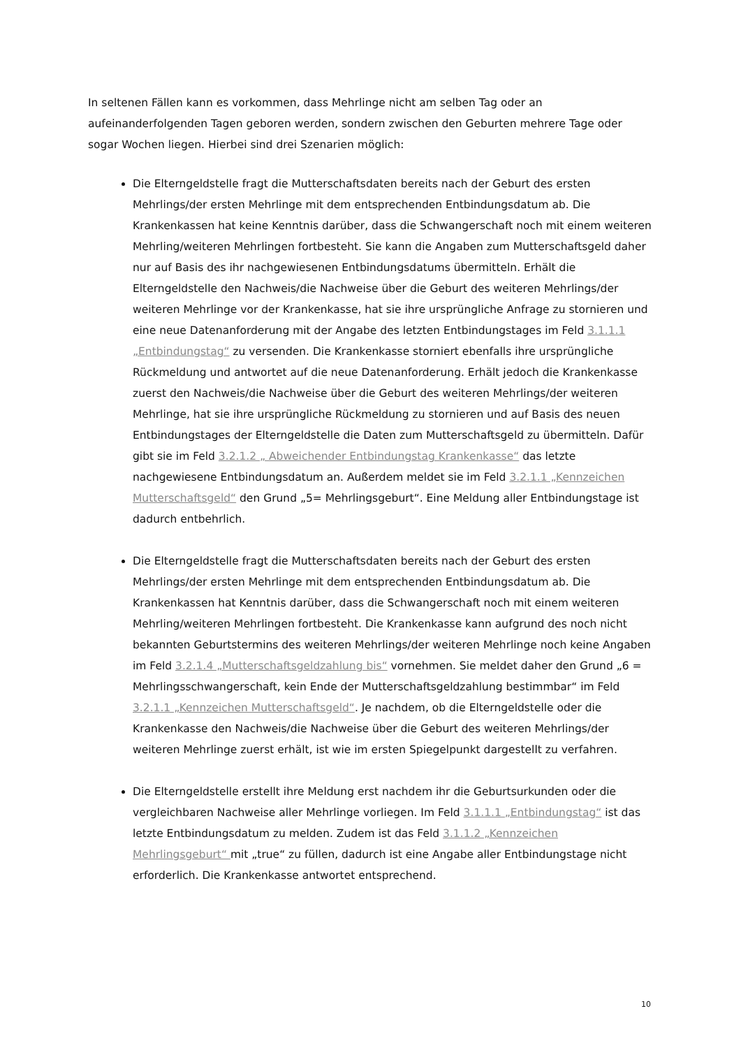In seltenen Fällen kann es vorkommen, dass Mehrlinge nicht am selben Tag oder an aufeinanderfolgenden Tagen geboren werden, sondern zwischen den Geburten mehrere Tage oder sogar Wochen liegen. Hierbei sind drei Szenarien möglich:
Die Elterngeldstelle fragt die Mutterschaftsdaten bereits nach der Geburt des ersten Mehrlings/der ersten Mehrlinge mit dem entsprechenden Entbindungsdatum ab. Die Krankenkassen hat keine Kenntnis darüber, dass die Schwangerschaft noch mit einem weiteren Mehrling/weiteren Mehrlingen fortbesteht. Sie kann die Angaben zum Mutterschaftsgeld daher nur auf Basis des ihr nachgewiesenen Entbindungsdatums übermitteln. Erhält die Elterngeldstelle den Nachweis/die Nachweise über die Geburt des weiteren Mehrlings/der weiteren Mehrlinge vor der Krankenkasse, hat sie ihre ursprüngliche Anfrage zu stornieren und eine neue Datenanforderung mit der Angabe des letzten Entbindungstages im Feld 3.1.1.1 „Entbindungstag“ zu versenden. Die Krankenkasse storniert ebenfalls ihre ursprüngliche Rückmeldung und antwortet auf die neue Datenanforderung. Erhält jedoch die Krankenkasse zuerst den Nachweis/die Nachweise über die Geburt des weiteren Mehrlings/der weiteren Mehrlinge, hat sie ihre ursprüngliche Rückmeldung zu stornieren und auf Basis des neuen Entbindungstages der Elterngeldstelle die Daten zum Mutterschaftsgeld zu übermitteln. Dafür gibt sie im Feld 3.2.1.2 „ Abweichender Entbindungstag Krankenkasse“ das letzte nachgewiesene Entbindungsdatum an. Außerdem meldet sie im Feld 3.2.1.1 „Kennzeichen Mutterschaftsgeld“ den Grund „5= Mehrlingsgeburt“. Eine Meldung aller Entbindungstage ist dadurch entbehrlich.
Die Elterngeldstelle fragt die Mutterschaftsdaten bereits nach der Geburt des ersten Mehrlings/der ersten Mehrlinge mit dem entsprechenden Entbindungsdatum ab. Die Krankenkassen hat Kenntnis darüber, dass die Schwangerschaft noch mit einem weiteren Mehrling/weiteren Mehrlingen fortbesteht. Die Krankenkasse kann aufgrund des noch nicht bekannten Geburtstermins des weiteren Mehrlings/der weiteren Mehrlinge noch keine Angaben im Feld 3.2.1.4 „Mutterschaftsgeldzahlung bis“ vornehmen. Sie meldet daher den Grund „6 = Mehrlingsschwangerschaft, kein Ende der Mutterschaftsgeldzahlung bestimmbar“ im Feld 3.2.1.1 „Kennzeichen Mutterschaftsgeld“. Je nachdem, ob die Elterngeldstelle oder die Krankenkasse den Nachweis/die Nachweise über die Geburt des weiteren Mehrlings/der weiteren Mehrlinge zuerst erhält, ist wie im ersten Spiegelpunkt dargestellt zu verfahren.
Die Elterngeldstelle erstellt ihre Meldung erst nachdem ihr die Geburtsurkunden oder die vergleichbaren Nachweise aller Mehrlinge vorliegen. Im Feld 3.1.1.1 „Entbindungstag“ ist das letzte Entbindungsdatum zu melden. Zudem ist das Feld 3.1.1.2 „Kennzeichen Mehrlingsgeburt“ mit „true“ zu füllen, dadurch ist eine Angabe aller Entbindungstage nicht erforderlich. Die Krankenkasse antwortet entsprechend.
10